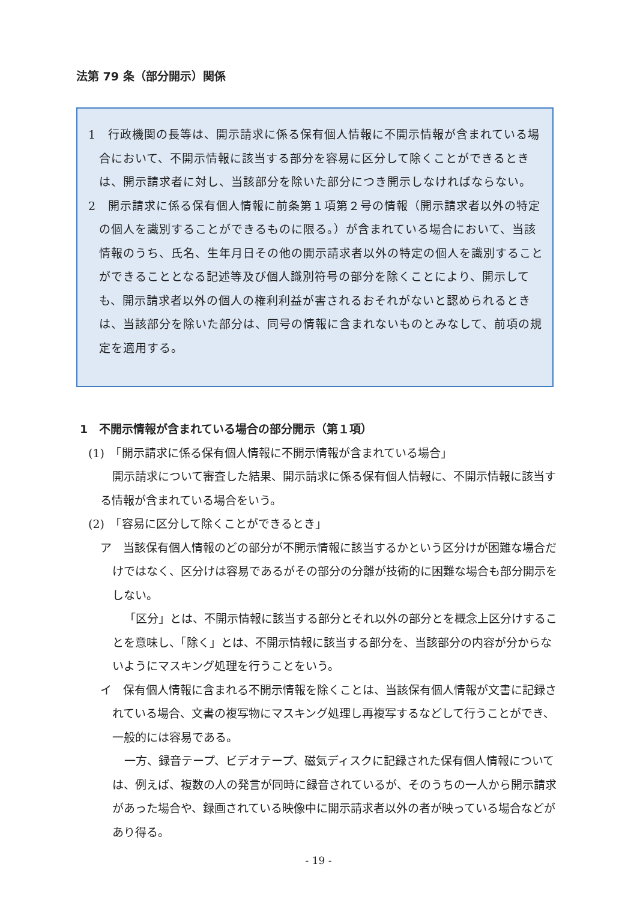法第 79 条（部分開示）関係
1　行政機関の長等は、開示請求に係る保有個人情報に不開示情報が含まれている場合において、不開示情報に該当する部分を容易に区分して除くことができるときは、開示請求者に対し、当該部分を除いた部分につき開示しなければならない。
2　開示請求に係る保有個人情報に前条第１項第２号の情報（開示請求者以外の特定の個人を識別することができるものに限る。）が含まれている場合において、当該情報のうち、氏名、生年月日その他の開示請求者以外の特定の個人を識別することができることとなる記述等及び個人識別符号の部分を除くことにより、開示しても、開示請求者以外の個人の権利利益が害されるおそれがないと認められるときは、当該部分を除いた部分は、同号の情報に含まれないものとみなして、前項の規定を適用する。
1　不開示情報が含まれている場合の部分開示（第１項）
(1)　「開示請求に係る保有個人情報に不開示情報が含まれている場合」
開示請求について審査した結果、開示請求に係る保有個人情報に、不開示情報に該当する情報が含まれている場合をいう。
(2)　「容易に区分して除くことができるとき」
ア　当該保有個人情報のどの部分が不開示情報に該当するかという区分けが困難な場合だけではなく、区分けは容易であるがその部分の分離が技術的に困難な場合も部分開示をしない。
「区分」とは、不開示情報に該当する部分とそれ以外の部分とを概念上区分けすることを意味し、「除く」とは、不開示情報に該当する部分を、当該部分の内容が分からないようにマスキング処理を行うことをいう。
イ　保有個人情報に含まれる不開示情報を除くことは、当該保有個人情報が文書に記録されている場合、文書の複写物にマスキング処理し再複写するなどして行うことができ、一般的には容易である。
一方、録音テープ、ビデオテープ、磁気ディスクに記録された保有個人情報については、例えば、複数の人の発言が同時に録音されているが、そのうちの一人から開示請求があった場合や、録画されている映像中に開示請求者以外の者が映っている場合などがあり得る。
- 19 -